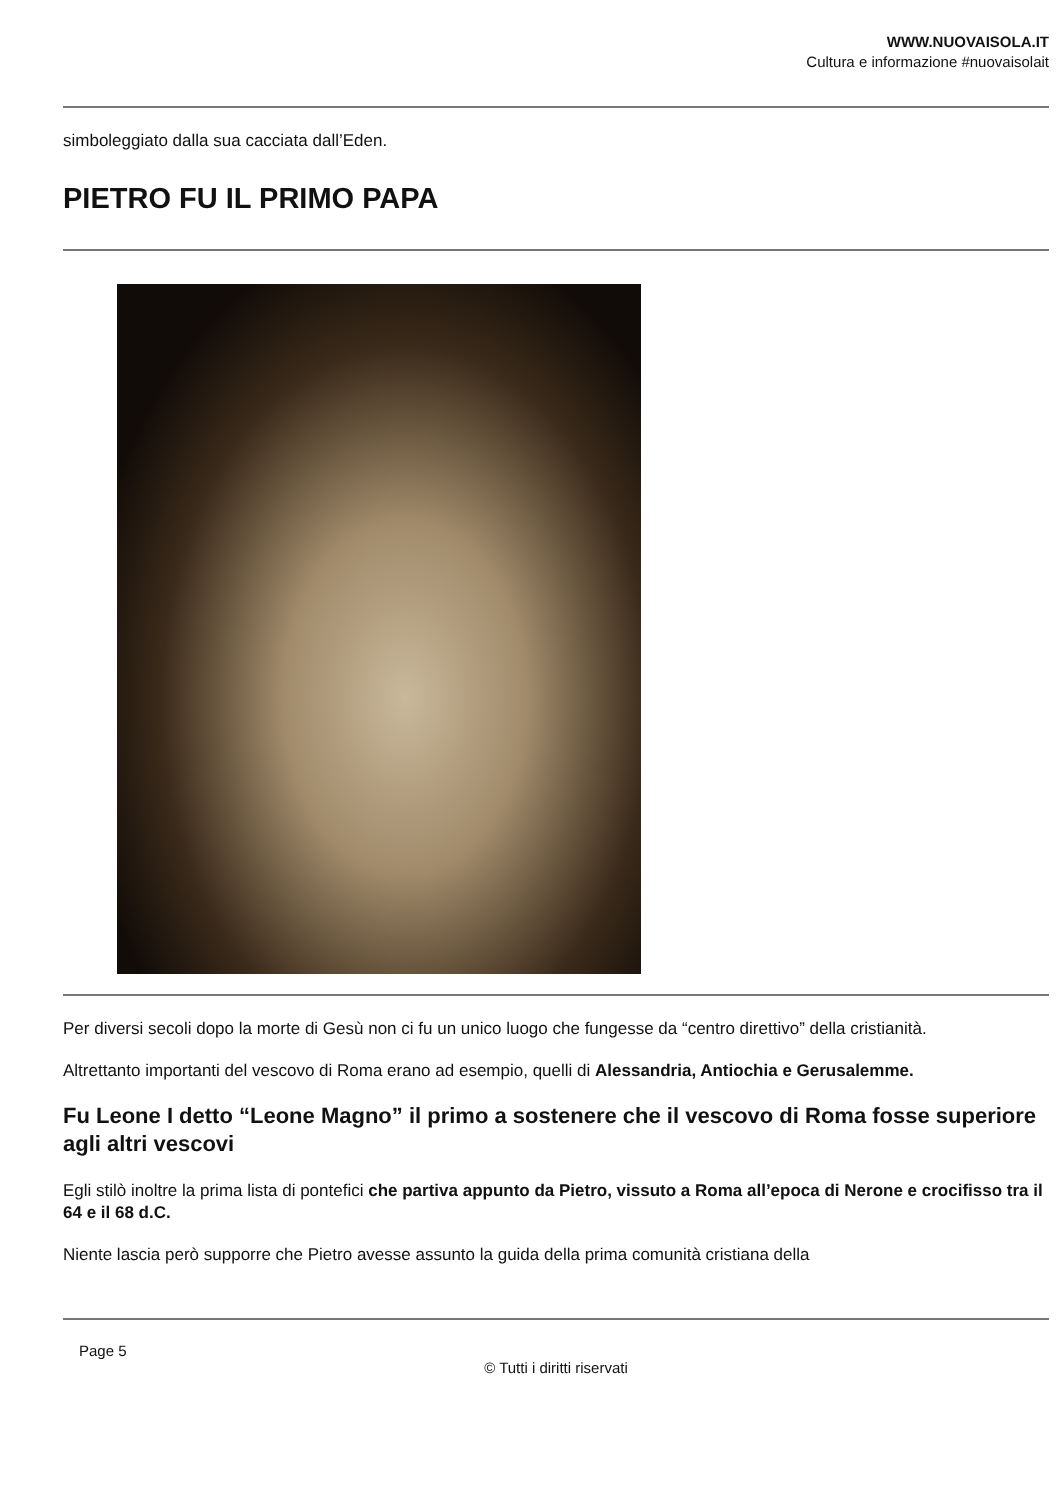WWW.NUOVAISOLA.IT
Cultura e informazione #nuovaisolait
simboleggiato dalla sua cacciata dall’Eden.
PIETRO FU IL PRIMO PAPA
Per diversi secoli dopo la morte di Gesù non ci fu un unico luogo che fungesse da “centro direttivo” della cristianità.
Altrettanto importanti del vescovo di Roma erano ad esempio, quelli di Alessandria, Antiochia e Gerusalemme.
Fu Leone I detto “Leone Magno” il primo a sostenere che il vescovo di Roma fosse superiore agli altri vescovi
Egli stilò inoltre la prima lista di pontefici che partiva appunto da Pietro, vissuto a Roma all’epoca di Nerone e crocifisso tra il 64 e il 68 d.C.
Niente lascia però supporre che Pietro avesse assunto la guida della prima comunità cristiana della
Page 5
© Tutti i diritti riservati